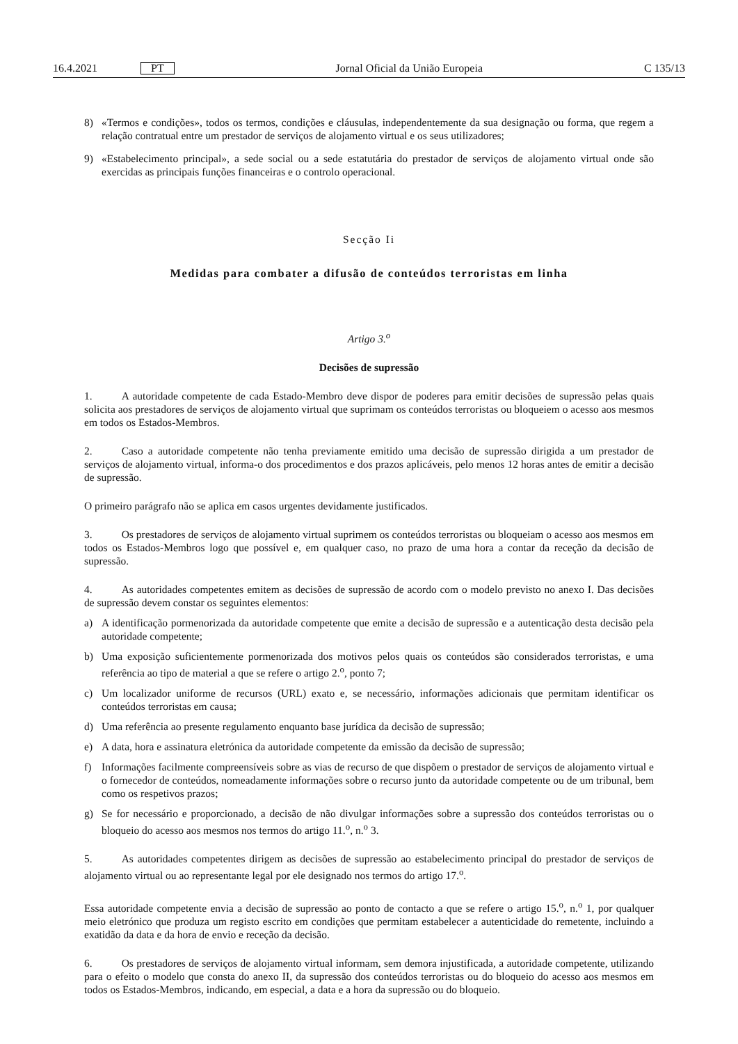16.4.2021 PT Jornal Oficial da União Europeia C 135/13
8) «Termos e condições», todos os termos, condições e cláusulas, independentemente da sua designação ou forma, que regem a relação contratual entre um prestador de serviços de alojamento virtual e os seus utilizadores;
9) «Estabelecimento principal», a sede social ou a sede estatutária do prestador de serviços de alojamento virtual onde são exercidas as principais funções financeiras e o controlo operacional.
Secção Ii
Medidas para combater a difusão de conteúdos terroristas em linha
Artigo 3.<sup>o</sup>
Decisões de supressão
1. A autoridade competente de cada Estado-Membro deve dispor de poderes para emitir decisões de supressão pelas quais solicita aos prestadores de serviços de alojamento virtual que suprimam os conteúdos terroristas ou bloqueiem o acesso aos mesmos em todos os Estados-Membros.
2. Caso a autoridade competente não tenha previamente emitido uma decisão de supressão dirigida a um prestador de serviços de alojamento virtual, informa-o dos procedimentos e dos prazos aplicáveis, pelo menos 12 horas antes de emitir a decisão de supressão.
O primeiro parágrafo não se aplica em casos urgentes devidamente justificados.
3. Os prestadores de serviços de alojamento virtual suprimem os conteúdos terroristas ou bloqueiam o acesso aos mesmos em todos os Estados-Membros logo que possível e, em qualquer caso, no prazo de uma hora a contar da receção da decisão de supressão.
4. As autoridades competentes emitem as decisões de supressão de acordo com o modelo previsto no anexo I. Das decisões de supressão devem constar os seguintes elementos:
a) A identificação pormenorizada da autoridade competente que emite a decisão de supressão e a autenticação desta decisão pela autoridade competente;
b) Uma exposição suficientemente pormenorizada dos motivos pelos quais os conteúdos são considerados terroristas, e uma referência ao tipo de material a que se refere o artigo 2.<sup>o</sup>, ponto 7;
c) Um localizador uniforme de recursos (URL) exato e, se necessário, informações adicionais que permitam identificar os conteúdos terroristas em causa;
d) Uma referência ao presente regulamento enquanto base jurídica da decisão de supressão;
e) A data, hora e assinatura eletrónica da autoridade competente da emissão da decisão de supressão;
f) Informações facilmente compreensíveis sobre as vias de recurso de que dispõem o prestador de serviços de alojamento virtual e o fornecedor de conteúdos, nomeadamente informações sobre o recurso junto da autoridade competente ou de um tribunal, bem como os respetivos prazos;
g) Se for necessário e proporcionado, a decisão de não divulgar informações sobre a supressão dos conteúdos terroristas ou o bloqueio do acesso aos mesmos nos termos do artigo 11.<sup>o</sup>, n.<sup>o</sup> 3.
5. As autoridades competentes dirigem as decisões de supressão ao estabelecimento principal do prestador de serviços de alojamento virtual ou ao representante legal por ele designado nos termos do artigo 17.<sup>o</sup>.
Essa autoridade competente envia a decisão de supressão ao ponto de contacto a que se refere o artigo 15.<sup>o</sup>, n.<sup>o</sup> 1, por qualquer meio eletrónico que produza um registo escrito em condições que permitam estabelecer a autenticidade do remetente, incluindo a exatidão da data e da hora de envio e receção da decisão.
6. Os prestadores de serviços de alojamento virtual informam, sem demora injustificada, a autoridade competente, utilizando para o efeito o modelo que consta do anexo II, da supressão dos conteúdos terroristas ou do bloqueio do acesso aos mesmos em todos os Estados-Membros, indicando, em especial, a data e a hora da supressão ou do bloqueio.